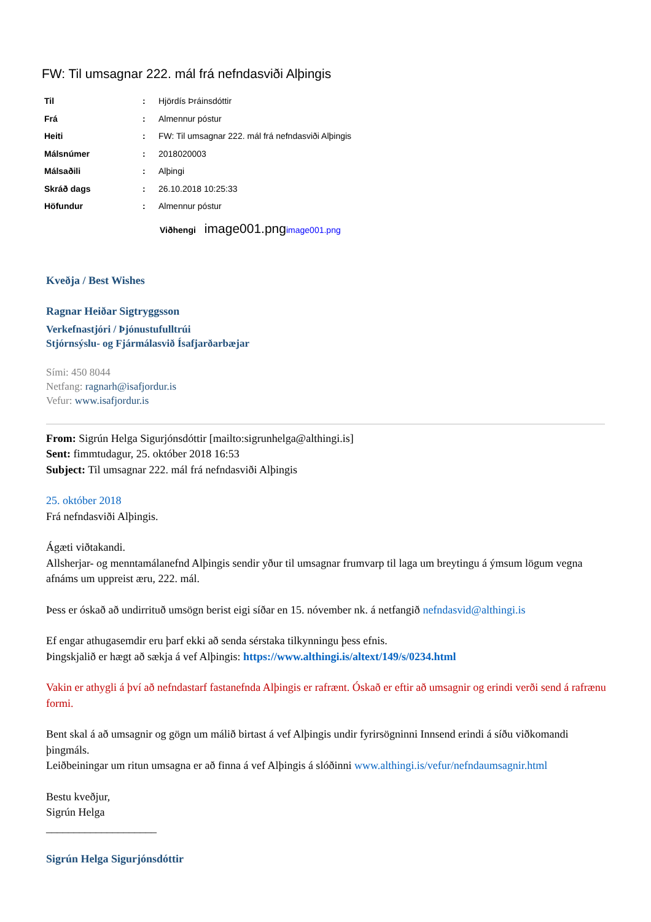FW: Til umsagnar 222. mál frá nefndasviði Alþingis
| Til | : | Hjördís Þráinsdóttir |
| Frá | : | Almennur póstur |
| Heiti | : | FW: Til umsagnar 222. mál frá nefndasviði Alþingis |
| Málsnúmer | : | 2018020003 |
| Málsaðili | : | Alþingi |
| Skráð dags | : | 26.10.2018 10:25:33 |
| Höfundur | : | Almennur póstur |
Viðhengi image001.png image001.png
Kveðja / Best Wishes
Ragnar Heiðar Sigtryggsson
Verkefnastjóri / Þjónustufulltrúi
Stjórnsýslu- og Fjármálasvið Ísafjarðarbæjar
Sími: 450 8044
Netfang: ragnarh@isafjordur.is
Vefur: www.isafjordur.is
From: Sigrún Helga Sigurjónsdóttir [mailto:sigrunhelga@althingi.is]
Sent: fimmtudagur, 25. október 2018 16:53
Subject: Til umsagnar 222. mál frá nefndasviði Alþingis
25. október 2018
Frá nefndasviði Alþingis.
Ágæti viðtakandi.
Allsherjar- og menntamálanefnd Alþingis sendir yður til umsagnar frumvarp til laga um breytingu á ýmsum lögum vegna afnáms um uppreist æru, 222. mál.
Þess er óskað að undirrituð umsögn berist eigi síðar en 15. nóvember nk. á netfangið nefndasvid@althingi.is
Ef engar athugasemdir eru þarf ekki að senda sérstaka tilkynningu þess efnis.
Þingskjalið er hægt að sækja á vef Alþingis: https://www.althingi.is/altext/149/s/0234.html
Vakin er athygli á því að nefndastarf fastanefnda Alþingis er rafrænt. Óskað er eftir að umsagnir og erindi verði send á rafrænu formi.
Bent skal á að umsagnir og gögn um málið birtast á vef Alþingis undir fyrirsögninni Innsend erindi á síðu viðkomandi þingmáls.
Leiðbeiningar um ritun umsagna er að finna á vef Alþingis á slóðinni www.althingi.is/vefur/nefndaumsagnir.html
Bestu kveðjur,
Sigrún Helga
____________________
Sigrún Helga Sigurjónsdóttir